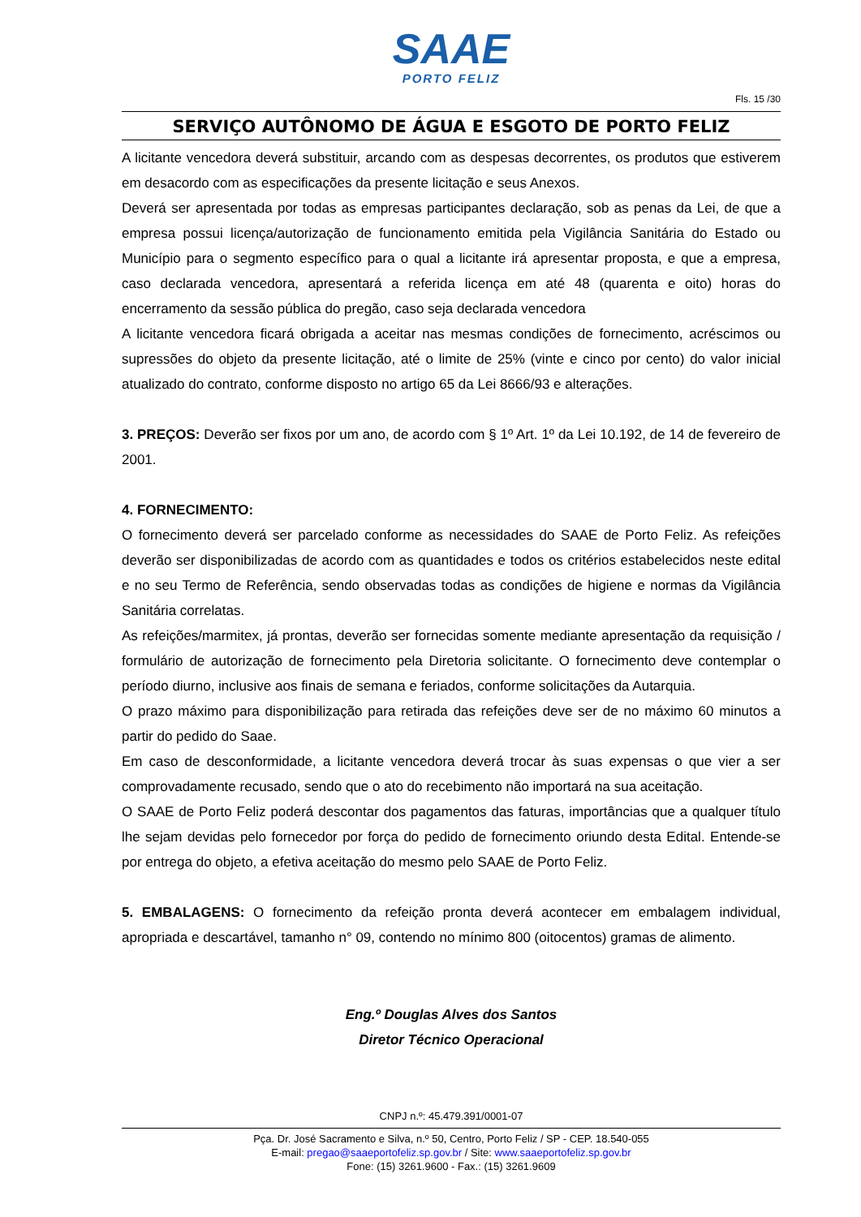SAAE
PORTO FELIZ
Fls. 15 /30
SERVIÇO AUTÔNOMO DE ÁGUA E ESGOTO DE PORTO FELIZ
A licitante vencedora deverá substituir, arcando com as despesas decorrentes, os produtos que estiverem em desacordo com as especificações da presente licitação e seus Anexos.
Deverá ser apresentada por todas as empresas participantes declaração, sob as penas da Lei, de que a empresa possui licença/autorização de funcionamento emitida pela Vigilância Sanitária do Estado ou Município para o segmento específico para o qual a licitante irá apresentar proposta, e que a empresa, caso declarada vencedora, apresentará a referida licença em até 48 (quarenta e oito) horas do encerramento da sessão pública do pregão, caso seja declarada vencedora
A licitante vencedora ficará obrigada a aceitar nas mesmas condições de fornecimento, acréscimos ou supressões do objeto da presente licitação, até o limite de 25% (vinte e cinco por cento) do valor inicial atualizado do contrato, conforme disposto no artigo 65 da Lei 8666/93 e alterações.
3. PREÇOS: Deverão ser fixos por um ano, de acordo com § 1º Art. 1º da Lei 10.192, de 14 de fevereiro de 2001.
4. FORNECIMENTO:
O fornecimento deverá ser parcelado conforme as necessidades do SAAE de Porto Feliz. As refeições deverão ser disponibilizadas de acordo com as quantidades e todos os critérios estabelecidos neste edital e no seu Termo de Referência, sendo observadas todas as condições de higiene e normas da Vigilância Sanitária correlatas.
As refeições/marmitex, já prontas, deverão ser fornecidas somente mediante apresentação da requisição / formulário de autorização de fornecimento pela Diretoria solicitante. O fornecimento deve contemplar o período diurno, inclusive aos finais de semana e feriados, conforme solicitações da Autarquia.
O prazo máximo para disponibilização para retirada das refeições deve ser de no máximo 60 minutos a partir do pedido do Saae.
Em caso de desconformidade, a licitante vencedora deverá trocar às suas expensas o que vier a ser comprovadamente recusado, sendo que o ato do recebimento não importará na sua aceitação.
O SAAE de Porto Feliz poderá descontar dos pagamentos das faturas, importâncias que a qualquer título lhe sejam devidas pelo fornecedor por força do pedido de fornecimento oriundo desta Edital. Entende-se por entrega do objeto, a efetiva aceitação do mesmo pelo SAAE de Porto Feliz.
5. EMBALAGENS: O fornecimento da refeição pronta deverá acontecer em embalagem individual, apropriada e descartável, tamanho n° 09, contendo no mínimo 800 (oitocentos) gramas de alimento.
Eng.º Douglas Alves dos Santos
Diretor Técnico Operacional
CNPJ n.º: 45.479.391/0001-07
Pça. Dr. José Sacramento e Silva, n.º 50, Centro, Porto Feliz / SP - CEP. 18.540-055
E-mail: pregao@saaeportofeliz.sp.gov.br / Site: www.saaeportofeliz.sp.gov.br
Fone: (15) 3261.9600 - Fax.: (15) 3261.9609